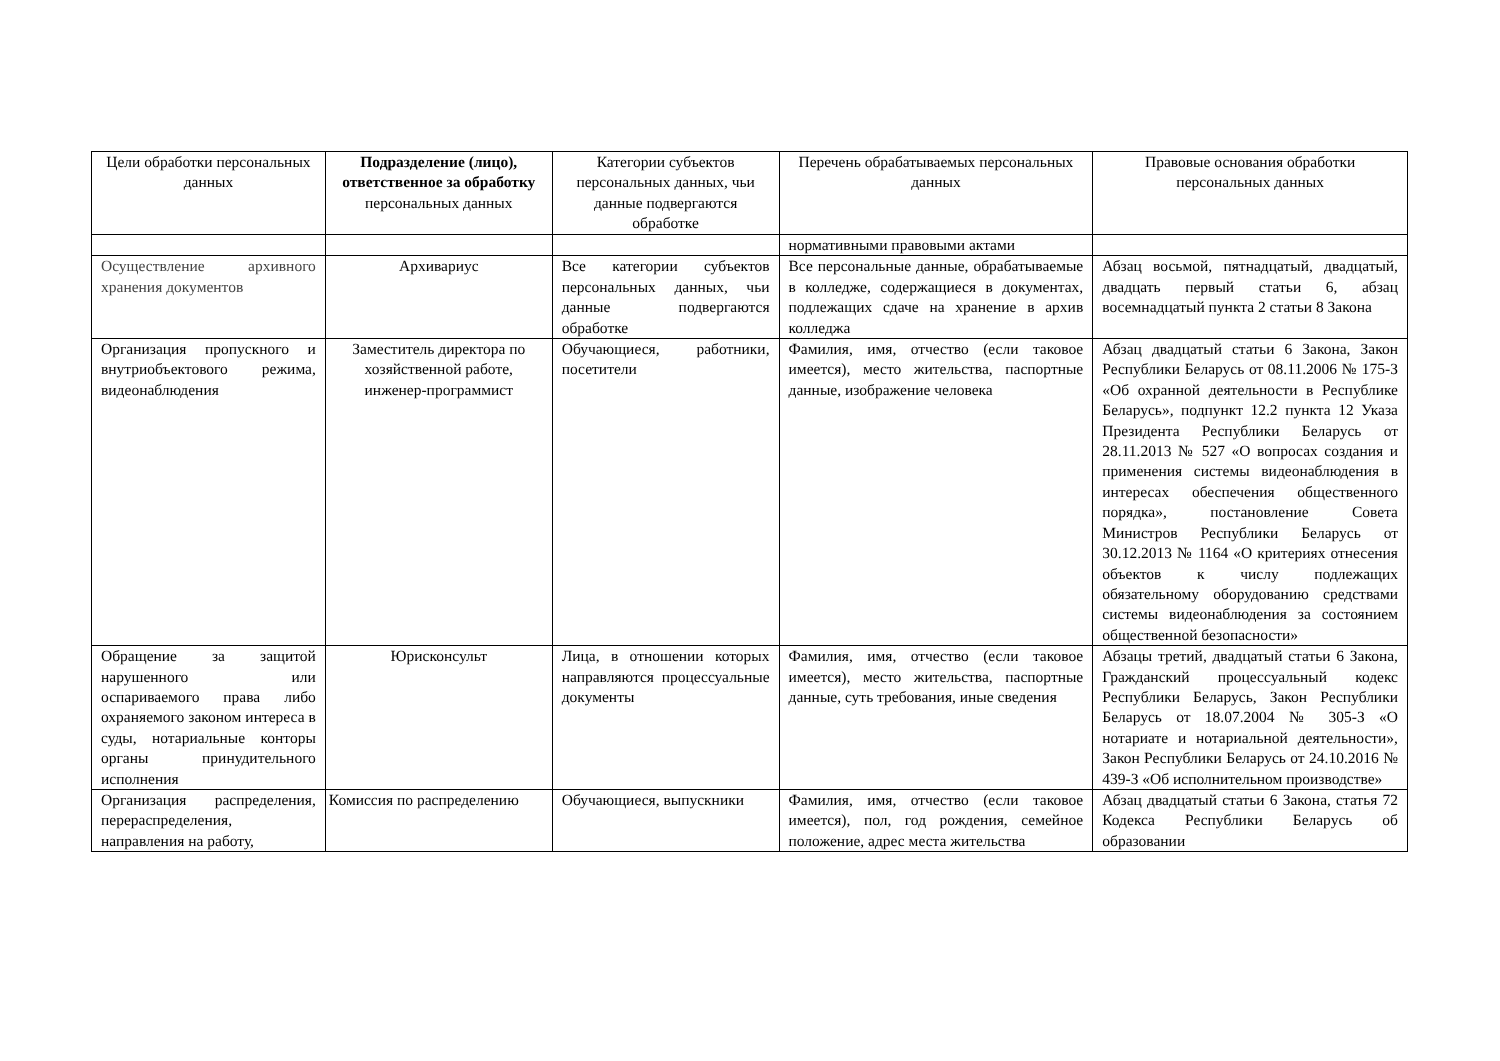| Цели обработки персональных данных | Подразделение (лицо), ответственное за обработку персональных данных | Категории субъектов персональных данных, чьи данные подвергаются обработке | Перечень обрабатываемых персональных данных | Правовые основания обработки персональных данных |
| --- | --- | --- | --- | --- |
| | | | нормативными правовыми актами | |
| Осуществление архивного хранения документов | Архивариус | Все категории субъектов персональных данных, чьи данные подвергаются обработке | Все персональные данные, обрабатываемые в колледже, содержащиеся в документах, подлежащих сдаче на хранение в архив колледжа | Абзац восьмой, пятнадцатый, двадцатый, двадцать первый статьи 6, абзац восемнадцатый пункта 2 статьи 8 Закона |
| Организация пропускного и внутриобъектового режима, видеонаблюдения | Заместитель директора по хозяйственной работе, инженер-программист | Обучающиеся, работники, посетители | Фамилия, имя, отчество (если таковое имеется), место жительства, паспортные данные, изображение человека | Абзац двадцатый статьи 6 Закона, Закон Республики Беларусь от 08.11.2006 № 175-З «Об охранной деятельности в Республике Беларусь», подпункт 12.2 пункта 12 Указа Президента Республики Беларусь от 28.11.2013 № 527 «О вопросах создания и применения системы видеонаблюдения в интересах обеспечения общественного порядка», постановление Совета Министров Республики Беларусь от 30.12.2013 № 1164 «О критериях отнесения объектов к числу подлежащих обязательному оборудованию средствами системы видеонаблюдения за состоянием общественной безопасности» |
| Обращение за защитой нарушенного или оспариваемого права либо охраняемого законом интереса в суды, нотариальные конторы органы принудительного исполнения | Юрисконсульт | Лица, в отношении которых направляются процессуальные документы | Фамилия, имя, отчество (если таковое имеется), место жительства, паспортные данные, суть требования, иные сведения | Абзацы третий, двадцатый статьи 6 Закона, Гражданский процессуальный кодекс Республики Беларусь, Закон Республики Беларусь от 18.07.2004 № 305-З «О нотариате и нотариальной деятельности», Закон Республики Беларусь от 24.10.2016 № 439-З «Об исполнительном производстве» |
| Организация распределения, перераспределения, направления на работу, | Комиссия по распределению | Обучающиеся, выпускники | Фамилия, имя, отчество (если таковое имеется), пол, год рождения, семейное положение, адрес места жительства | Абзац двадцатый статьи 6 Закона, статья 72 Кодекса Республики Беларусь об образовании |